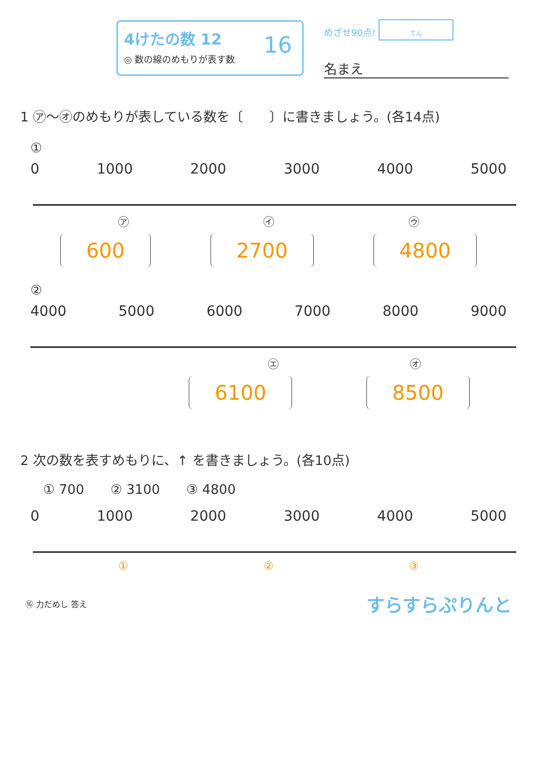4けたの数 12
◎ 数の線のめもりが表す数
16
めざせ90点! てん
名まえ
1 ㋐〜㋔のめもりが表している数を〔　　〕に書きましょう。(各14点)
①
0 1000 2000 3000 4000 5000
㋐ ㋑ ㋒
600 2700 4800
②
4000 5000 6000 7000 8000 9000
㋓ ㋔
6100 8500
2 次の数を表すめもりに、↑ を書きましょう。(各10点)
① 700　　② 3100　　③ 4800
0 1000 2000 3000 4000 5000
① ② ③
⑯ 力だめし 答え すらすらぷりんと